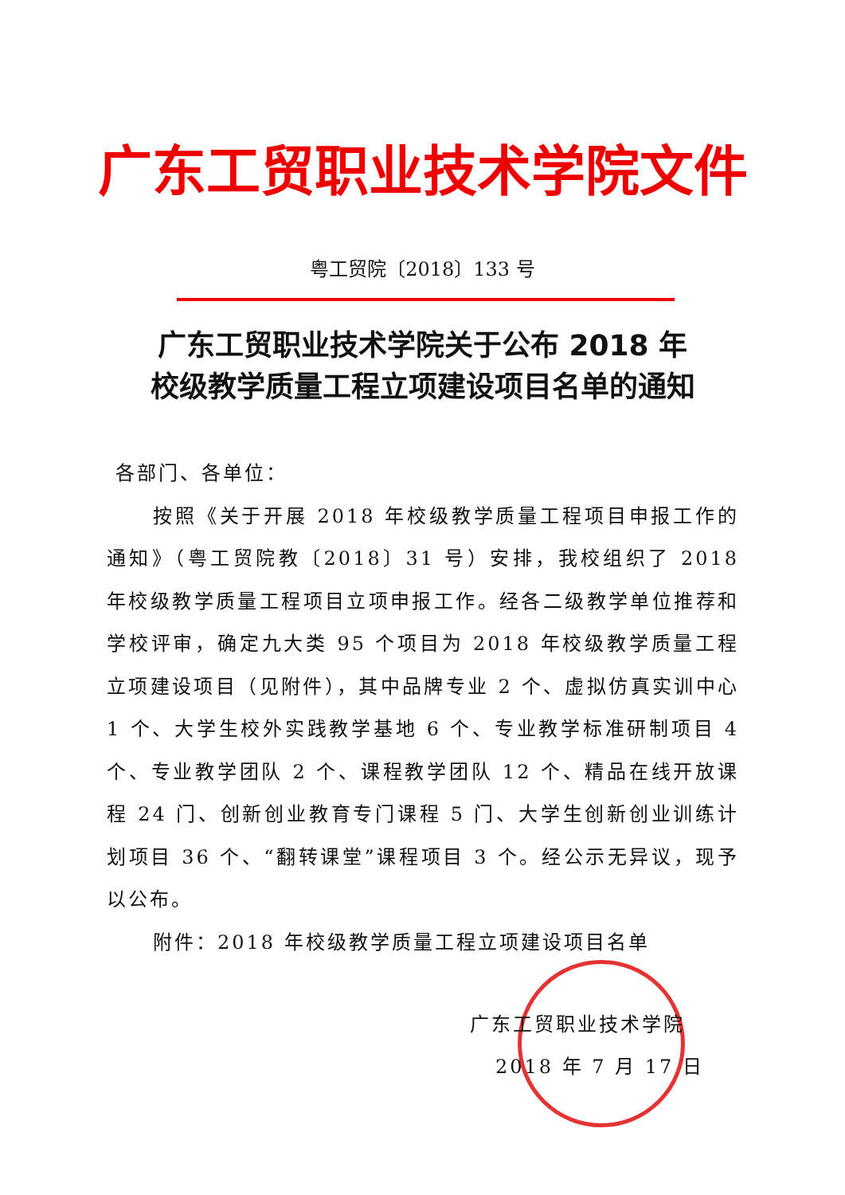广东工贸职业技术学院文件
粤工贸院〔2018〕133 号
广东工贸职业技术学院关于公布 2018 年
校级教学质量工程立项建设项目名单的通知
各部门、各单位：
按照《关于开展 2018 年校级教学质量工程项目申报工作的通知》（粤工贸院教〔2018〕31 号）安排，我校组织了 2018 年校级教学质量工程项目立项申报工作。经各二级教学单位推荐和学校评审，确定九大类 95 个项目为 2018 年校级教学质量工程立项建设项目（见附件），其中品牌专业 2 个、虚拟仿真实训中心 1 个、大学生校外实践教学基地 6 个、专业教学标准研制项目 4 个、专业教学团队 2 个、课程教学团队 12 个、精品在线开放课程 24 门、创新创业教育专门课程 5 门、大学生创新创业训练计划项目 36 个、“翻转课堂”课程项目 3 个。经公示无异议，现予以公布。
附件：2018 年校级教学质量工程立项建设项目名单
广东工贸职业技术学院
2018 年 7 月 17 日